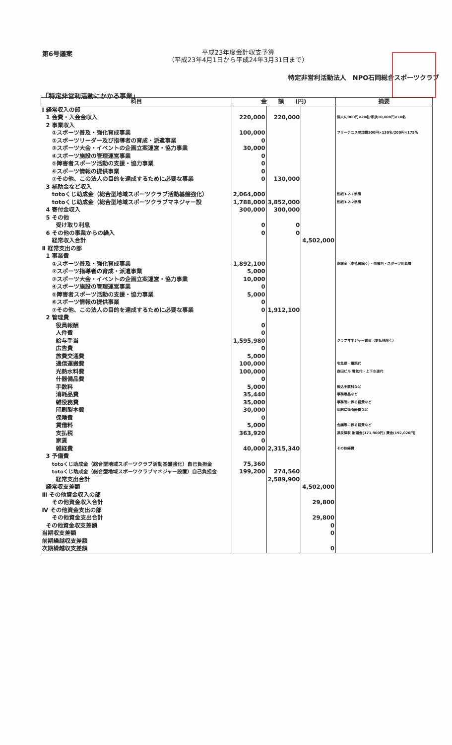第6号議案
平成23年度会計収支予算
（平成23年4月1日から平成24年3月31日まで）
特定非営利活動法人　NPO石岡総合スポーツクラブ
「特定非営利活動にかかる事業」
| 科目 | 金 額 (円) | | | 摘要 |
| --- | --- | --- | --- | --- |
| Ⅰ 経常収入の部 | | | | |
| 1 会費・入会金収入 | 220,000 | 220,000 | | 個人6,000円×20名/家族10,000円×10名 |
| 2 事業収入 | | | | |
| ①スポーツ普及・強化育成事業 | 100,000 | | | フリーテニス参加費500円×130名/200円×175名 |
| ②スポーツリーダー及び指導者の育成・派遣事業 | 0 | | | |
| ③スポーツ大会・イベントの企画立案運営・協力事業 | 30,000 | | | |
| ④スポーツ施設の管理運営事業 | 0 | | | |
| ⑤障害者スポーツ活動の支援・協力事業 | 0 | | | |
| ⑥スポーツ情報の提供事業 | 0 | | | |
| ⑦その他、この法人の目的を達成するために必要な事業 | 0 | 130,000 | | |
| 3 補助金など収入 | | | | |
| totoくじ助成金（総合型地域スポーツクラブ活動基盤強化） | 2,064,000 | | | 別紙3-2-1参照 |
| totoくじ助成金（総合型地域スポーツクラブマネジャー設 | 1,788,000 | 3,852,000 | | 別紙3-2-2参照 |
| 4 寄付金収入 | 300,000 | 300,000 | | |
| 5 その他 | | | | |
| 受け取り利息 | 0 | 0 | | |
| 6 その他の事業からの繰入 | 0 | 0 | | |
| 経常収入合計 | | | 4,502,000 | |
| Ⅱ 経常支出の部 | | | | |
| 1 事業費 | | | | |
| ①スポーツ普及・強化育成事業 | 1,892,100 | | | 謝謝金（支払税除く）・借損料・スポーツ用具費 |
| ②スポーツ指導者の育成・派遣事業 | 5,000 | | | |
| ③スポーツ大会・イベントの企画立案運営・協力事業 | 10,000 | | | |
| ④スポーツ施設の管理運営事業 | 0 | | | |
| ⑤障害者スポーツ活動の支援・協力事業 | 5,000 | | | |
| ⑥スポーツ情報の提供事業 | 0 | | | |
| ⑦その他、この法人の目的を達成するために必要な事業 | 0 | 1,912,100 | | |
| 2 管理費 | | | | |
| 役員報酬 | 0 | | | |
| 人件費 | 0 | | | |
| 給与手当 | 1,595,980 | | | クラブマネジャー賃金（支払税除く） |
| 広告費 | 0 | | | |
| 旅費交通費 | 5,000 | | | |
| 通信運搬費 | 100,000 | | | 宅急便・電話代 |
| 光熱水料費 | 100,000 | | | 森田ビル 電気代・上下水道代 |
| 什器備品費 | 0 | | | |
| 手数料 | 5,000 | | | 振込手数料など |
| 消耗品費 | 35,440 | | | 事務用品など |
| 雑役務費 | 35,000 | | | 事務所に係る経費など |
| 印刷製本費 | 30,000 | | | 印刷に係る経費など |
| 保険費 | 0 | | | |
| 賃借料 | 5,000 | | | 会議等に係る経費など |
| 支払税 | 363,920 | | | 源泉徴収 謝謝金(171,900円) 賃金(192,020円) |
| 家賃 | 0 | | | |
| 雑経費 | 40,000 | 2,315,340 | | その他経費 |
| 3 予備費 | | | | |
| totoくじ助成金（総合型地域スポーツクラブ活動基盤強化）自己負担金 | 75,360 | | | |
| totoくじ助成金（総合型地域スポーツクラブマネジャー設置）自己負担金 | 199,200 | 274,560 | | |
| 経常支出合計 | | 2,589,900 | | |
| 経常収支差額 | | | 4,502,000 | |
| Ⅲ その他資金収入の部 | | | | |
| その他資金収入合計 | | | 29,800 | |
| Ⅳ その他資金支出の部 | | | | |
| その他資金支出合計 | | | 29,800 | |
| その他資金収支差額 | | | 0 | |
| 当期収支差額 | | | 0 | |
| 前期繰越収支差額 | | | | |
| 次期繰越収支差額 | | | 0 | |